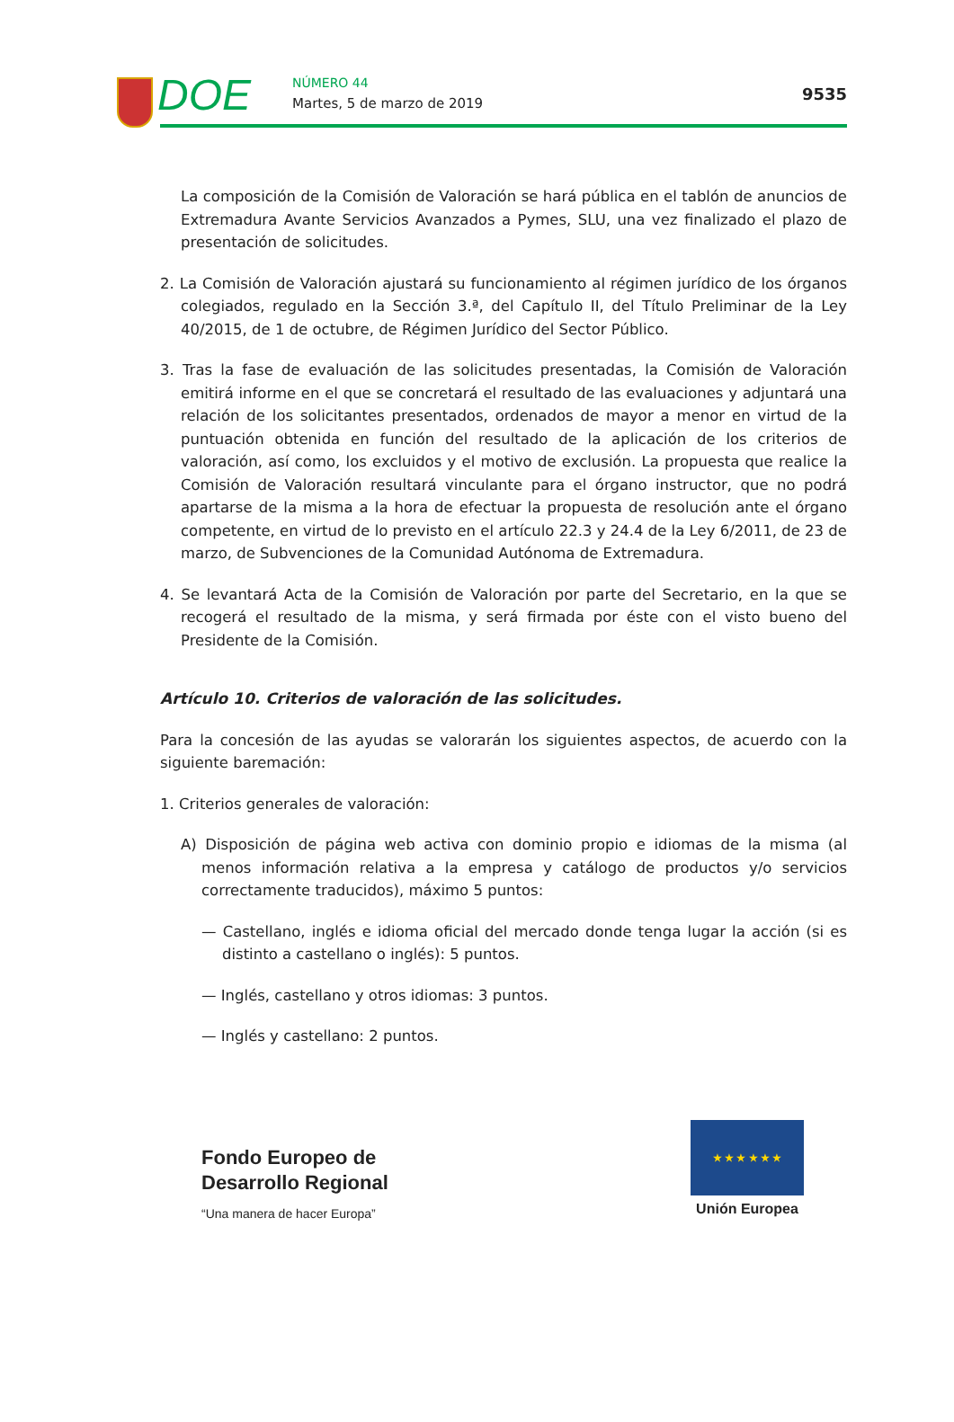DOE NÚMERO 44
Martes, 5 de marzo de 2019 9535
La composición de la Comisión de Valoración se hará pública en el tablón de anuncios de Extremadura Avante Servicios Avanzados a Pymes, SLU, una vez finalizado el plazo de presentación de solicitudes.
2. La Comisión de Valoración ajustará su funcionamiento al régimen jurídico de los órganos colegiados, regulado en la Sección 3.ª, del Capítulo II, del Título Preliminar de la Ley 40/2015, de 1 de octubre, de Régimen Jurídico del Sector Público.
3. Tras la fase de evaluación de las solicitudes presentadas, la Comisión de Valoración emitirá informe en el que se concretará el resultado de las evaluaciones y adjuntará una relación de los solicitantes presentados, ordenados de mayor a menor en virtud de la puntuación obtenida en función del resultado de la aplicación de los criterios de valoración, así como, los excluidos y el motivo de exclusión. La propuesta que realice la Comisión de Valoración resultará vinculante para el órgano instructor, que no podrá apartarse de la misma a la hora de efectuar la propuesta de resolución ante el órgano competente, en virtud de lo previsto en el artículo 22.3 y 24.4 de la Ley 6/2011, de 23 de marzo, de Subvenciones de la Comunidad Autónoma de Extremadura.
4. Se levantará Acta de la Comisión de Valoración por parte del Secretario, en la que se recogerá el resultado de la misma, y será firmada por éste con el visto bueno del Presidente de la Comisión.
Artículo 10. Criterios de valoración de las solicitudes.
Para la concesión de las ayudas se valorarán los siguientes aspectos, de acuerdo con la siguiente baremación:
1. Criterios generales de valoración:
A) Disposición de página web activa con dominio propio e idiomas de la misma (al menos información relativa a la empresa y catálogo de productos y/o servicios correctamente traducidos), máximo 5 puntos:
— Castellano, inglés e idioma oficial del mercado donde tenga lugar la acción (si es distinto a castellano o inglés): 5 puntos.
— Inglés, castellano y otros idiomas: 3 puntos.
— Inglés y castellano: 2 puntos.
Fondo Europeo de
Desarrollo Regional
“Una manera de hacer Europa”
★ ★ ★ ★ ★ ★
Unión Europea